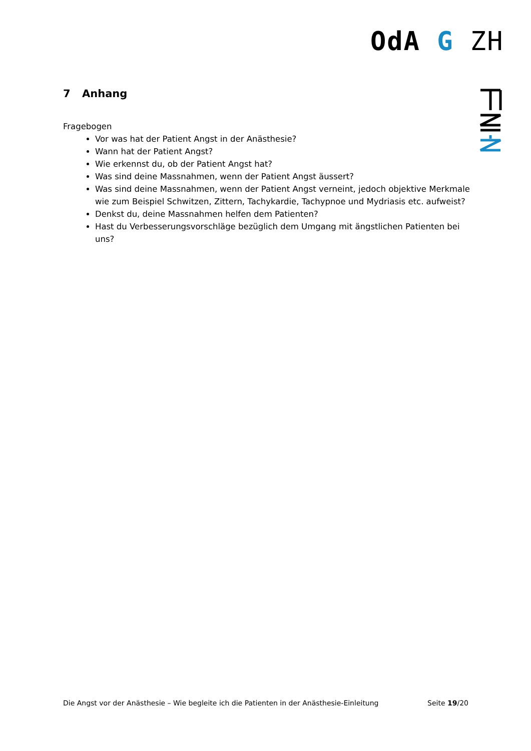OdA G ZH
7 Anhang
Fragebogen
Vor was hat der Patient Angst in der Anästhesie?
Wann hat der Patient Angst?
Wie erkennst du, ob der Patient Angst hat?
Was sind deine Massnahmen, wenn der Patient Angst äussert?
Was sind deine Massnahmen, wenn der Patient Angst verneint, jedoch objektive Merkmale wie zum Beispiel Schwitzen, Zittern, Tachykardie, Tachypnoe und Mydriasis etc. aufweist?
Denkst du, deine Massnahmen helfen dem Patienten?
Hast du Verbesserungsvorschläge bezüglich dem Umgang mit ängstlichen Patienten bei uns?
Die Angst vor der Anästhesie – Wie begleite ich die Patienten in der Anästhesie-Einleitung Seite 19/20